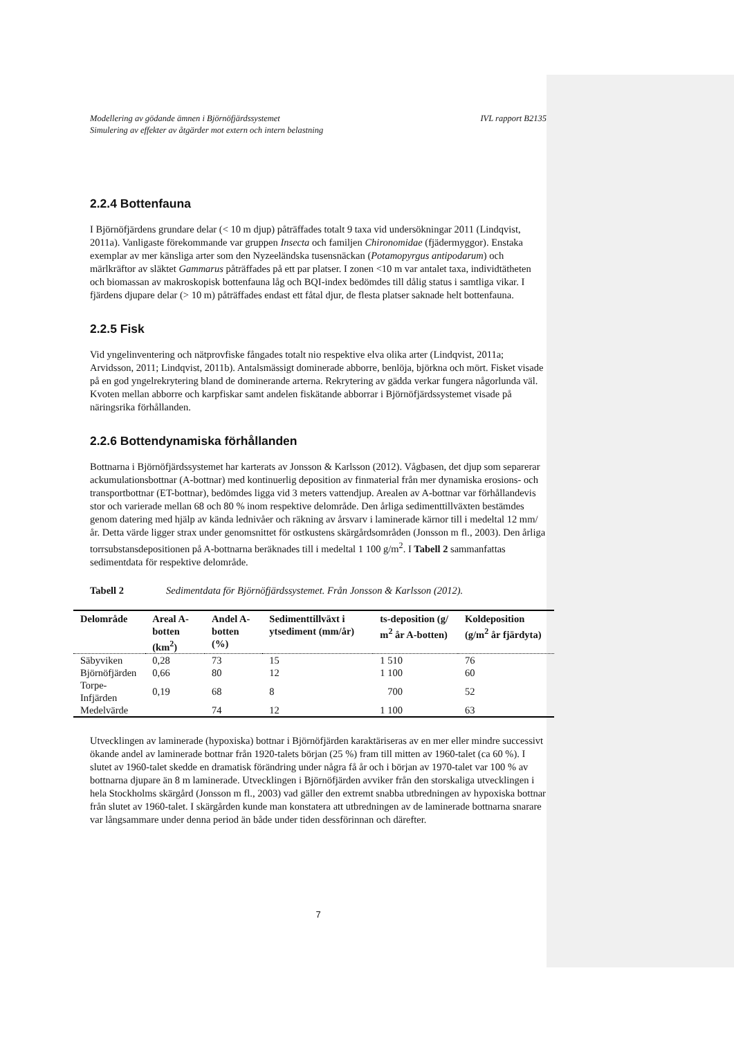Modellering av gödande ämnen i Björnöfjärdssystemet
Simulering av effekter av åtgärder mot extern och intern belastning IVL rapport B2135
2.2.4 Bottenfauna
I Björnöfjärdens grundare delar (< 10 m djup) påträffades totalt 9 taxa vid undersökningar 2011 (Lindqvist, 2011a). Vanligaste förekommande var gruppen Insecta och familjen Chironomidae (fjädermyggor). Enstaka exemplar av mer känsliga arter som den Nyzeeländska tusensnäckan (Potamopyrgus antipodarum) och märlkräftor av släktet Gammarus påträffades på ett par platser. I zonen <10 m var antalet taxa, individtätheten och biomassan av makroskopisk bottenfauna låg och BQI-index bedömdes till dålig status i samtliga vikar. I fjärdens djupare delar (> 10 m) påträffades endast ett fåtal djur, de flesta platser saknade helt bottenfauna.
2.2.5 Fisk
Vid yngelinventering och nätprovfiske fångades totalt nio respektive elva olika arter (Lindqvist, 2011a; Arvidsson, 2011; Lindqvist, 2011b). Antalsmässigt dominerade abborre, benlöja, björkna och mört. Fisket visade på en god yngelrekrytering bland de dominerande arterna. Rekrytering av gädda verkar fungera någorlunda väl. Kvoten mellan abborre och karpfiskar samt andelen fiskätande abborrar i Björnöfjärdssystemet visade på näringsrika förhållanden.
2.2.6 Bottendynamiska förhållanden
Bottnarna i Björnöfjärdssystemet har karterats av Jonsson & Karlsson (2012). Vågbasen, det djup som separerar ackumulationsbottnar (A-bottnar) med kontinuerlig deposition av finmaterial från mer dynamiska erosions- och transportbottnar (ET-bottnar), bedömdes ligga vid 3 meters vattendjup. Arealen av A-bottnar var förhållandevis stor och varierade mellan 68 och 80 % inom respektive delområde. Den årliga sedimenttillväxten bestämdes genom datering med hjälp av kända lednivåer och räkning av årsvarv i laminerade kärnor till i medeltal 12 mm/år. Detta värde ligger strax under genomsnittet för ostkustens skärgårdsområden (Jonsson m fl., 2003). Den årliga torrsubstansdepositionen på A-bottnarna beräknades till i medeltal 1 100 g/m<sup>2</sup>. I Tabell 2 sammanfattas sedimentdata för respektive delområde.
Tabell 2 Sedimentdata för Björnöfjärdssystemet. Från Jonsson & Karlsson (2012).
| Delområde | Areal A-botten (km<sup>2</sup>) | Andel A-botten (%) | Sedimenttillväxt i ytsediment (mm/år) | ts-deposition (g/ m<sup>2</sup> år A-botten) | Koldeposition (g/m<sup>2</sup> år fjärdyta) |
| --- | --- | --- | --- | --- | --- |
| Säbyviken | 0,28 | 73 | 15 | 1 510 | 76 |
| Björnöfjärden | 0,66 | 80 | 12 | 1 100 | 60 |
| Torpe-Infjärden | 0,19 | 68 | 8 | 700 | 52 |
| Medelvärde | | 74 | 12 | 1 100 | 63 |
Utvecklingen av laminerade (hypoxiska) bottnar i Björnöfjärden karaktäriseras av en mer eller mindre successivt ökande andel av laminerade bottnar från 1920-talets början (25 %) fram till mitten av 1960-talet (ca 60 %). I slutet av 1960-talet skedde en dramatisk förändring under några få år och i början av 1970-talet var 100 % av bottnarna djupare än 8 m laminerade. Utvecklingen i Björnöfjärden avviker från den storskaliga utvecklingen i hela Stockholms skärgård (Jonsson m fl., 2003) vad gäller den extremt snabba utbredningen av hypoxiska bottnar från slutet av 1960-talet. I skärgården kunde man konstatera att utbredningen av de laminerade bottnarna snarare var långsammare under denna period än både under tiden dessförinnan och därefter.
7